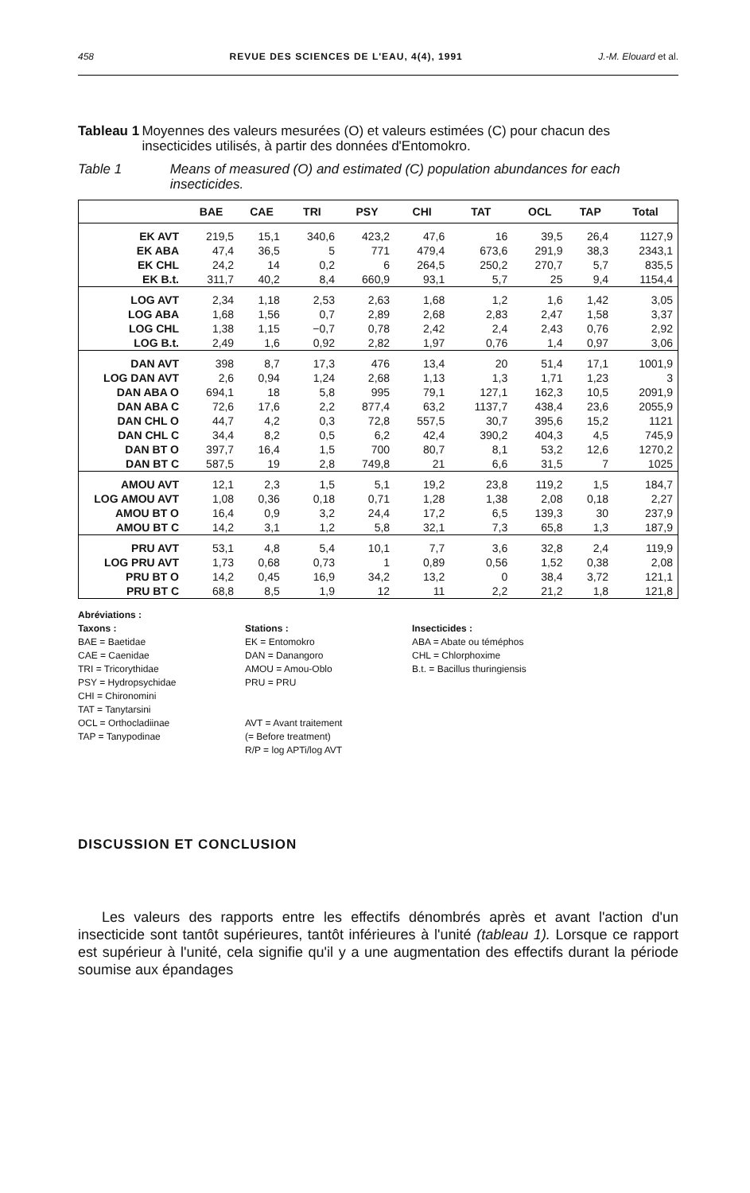458 REVUE DES SCIENCES DE L'EAU, 4(4), 1991 J.-M. Elouard et al.
Tableau 1 Moyennes des valeurs mesurées (O) et valeurs estimées (C) pour chacun des insecticides utilisés, à partir des données d'Entomokro.
Table 1 Means of measured (O) and estimated (C) population abundances for each insecticides.
| | BAE | CAE | TRI | PSY | CHI | TAT | OCL | TAP | Total |
| --- | --- | --- | --- | --- | --- | --- | --- | --- | --- |
| EK AVT | 219,5 | 15,1 | 340,6 | 423,2 | 47,6 | 16 | 39,5 | 26,4 | 1127,9 |
| EK ABA | 47,4 | 36,5 | 5 | 771 | 479,4 | 673,6 | 291,9 | 38,3 | 2343,1 |
| EK CHL | 24,2 | 14 | 0,2 | 6 | 264,5 | 250,2 | 270,7 | 5,7 | 835,5 |
| EK B.t. | 311,7 | 40,2 | 8,4 | 660,9 | 93,1 | 5,7 | 25 | 9,4 | 1154,4 |
| LOG AVT | 2,34 | 1,18 | 2,53 | 2,63 | 1,68 | 1,2 | 1,6 | 1,42 | 3,05 |
| LOG ABA | 1,68 | 1,56 | 0,7 | 2,89 | 2,68 | 2,83 | 2,47 | 1,58 | 3,37 |
| LOG CHL | 1,38 | 1,15 | −0,7 | 0,78 | 2,42 | 2,4 | 2,43 | 0,76 | 2,92 |
| LOG B.t. | 2,49 | 1,6 | 0,92 | 2,82 | 1,97 | 0,76 | 1,4 | 0,97 | 3,06 |
| DAN AVT | 398 | 8,7 | 17,3 | 476 | 13,4 | 20 | 51,4 | 17,1 | 1001,9 |
| LOG DAN AVT | 2,6 | 0,94 | 1,24 | 2,68 | 1,13 | 1,3 | 1,71 | 1,23 | 3 |
| DAN ABA O | 694,1 | 18 | 5,8 | 995 | 79,1 | 127,1 | 162,3 | 10,5 | 2091,9 |
| DAN ABA C | 72,6 | 17,6 | 2,2 | 877,4 | 63,2 | 1137,7 | 438,4 | 23,6 | 2055,9 |
| DAN CHL O | 44,7 | 4,2 | 0,3 | 72,8 | 557,5 | 30,7 | 395,6 | 15,2 | 1121 |
| DAN CHL C | 34,4 | 8,2 | 0,5 | 6,2 | 42,4 | 390,2 | 404,3 | 4,5 | 745,9 |
| DAN BT O | 397,7 | 16,4 | 1,5 | 700 | 80,7 | 8,1 | 53,2 | 12,6 | 1270,2 |
| DAN BT C | 587,5 | 19 | 2,8 | 749,8 | 21 | 6,6 | 31,5 | 7 | 1025 |
| AMOU AVT | 12,1 | 2,3 | 1,5 | 5,1 | 19,2 | 23,8 | 119,2 | 1,5 | 184,7 |
| LOG AMOU AVT | 1,08 | 0,36 | 0,18 | 0,71 | 1,28 | 1,38 | 2,08 | 0,18 | 2,27 |
| AMOU BT O | 16,4 | 0,9 | 3,2 | 24,4 | 17,2 | 6,5 | 139,3 | 30 | 237,9 |
| AMOU BT C | 14,2 | 3,1 | 1,2 | 5,8 | 32,1 | 7,3 | 65,8 | 1,3 | 187,9 |
| PRU AVT | 53,1 | 4,8 | 5,4 | 10,1 | 7,7 | 3,6 | 32,8 | 2,4 | 119,9 |
| LOG PRU AVT | 1,73 | 0,68 | 0,73 | 1 | 0,89 | 0,56 | 1,52 | 0,38 | 2,08 |
| PRU BT O | 14,2 | 0,45 | 16,9 | 34,2 | 13,2 | 0 | 38,4 | 3,72 | 121,1 |
| PRU BT C | 68,8 | 8,5 | 1,9 | 12 | 11 | 2,2 | 21,2 | 1,8 | 121,8 |
Abréviations :
Taxons :
BAE = Baetidae
CAE = Caenidae
TRI = Tricorythidae
PSY = Hydropsychidae
CHI = Chironomini
TAT = Tanytarsini
OCL = Orthocladiinae
TAP = Tanypodinae
Stations :
EK = Entomokro
DAN = Danangoro
AMOU = Amou-Oblo
PRU = PRU
AVT = Avant traitement
(= Before treatment)
R/P = log APTi/log AVT
Insecticides :
ABA = Abate ou téméphos
CHL = Chlorphoxime
B.t. = Bacillus thuringiensis
DISCUSSION ET CONCLUSION
Les valeurs des rapports entre les effectifs dénombrés après et avant l'action d'un insecticide sont tantôt supérieures, tantôt inférieures à l'unité (tableau 1). Lorsque ce rapport est supérieur à l'unité, cela signifie qu'il y a une augmentation des effectifs durant la période soumise aux épandages